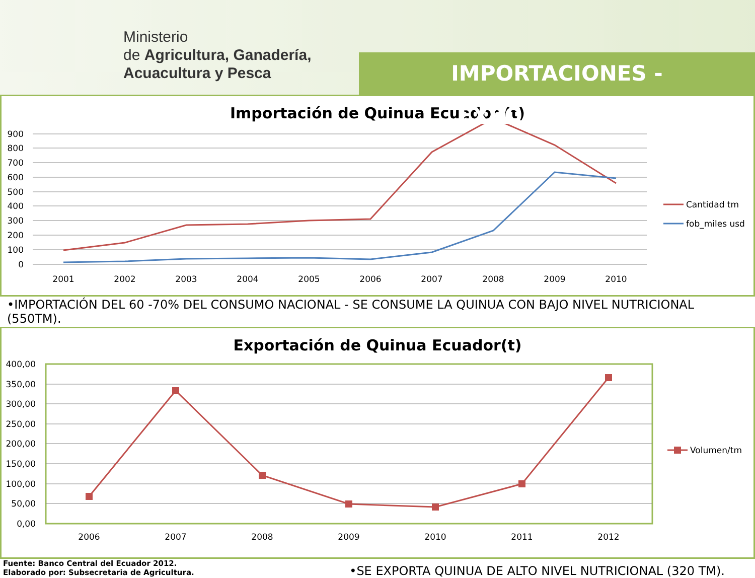Ministerio
de Agricultura, Ganadería,
Acuacultura y Pesca
IMPORTACIONES - EXPORTACIONES
Importación de Quinua Ecuador (t)
900
800
700
600
500
400
300
200
100
0
2001
2002
2003
2004
2005
2006
2007
2008
2009
2010
Cantidad tm
fob_miles usd
•IMPORTACIÓN DEL 60 -70% DEL CONSUMO NACIONAL - SE CONSUME LA QUINUA CON BAJO NIVEL NUTRICIONAL (550TM).
Exportación de Quinua Ecuador(t)
400,00
350,00
300,00
250,00
200,00
150,00
100,00
50,00
0,00
2006
2007
2008
2009
2010
2011
2012
Volumen/tm
Fuente: Banco Central del Ecuador 2012.
Elaborado por: Subsecretaria de Agricultura.
•SE EXPORTA QUINUA DE ALTO NIVEL NUTRICIONAL (320 TM).